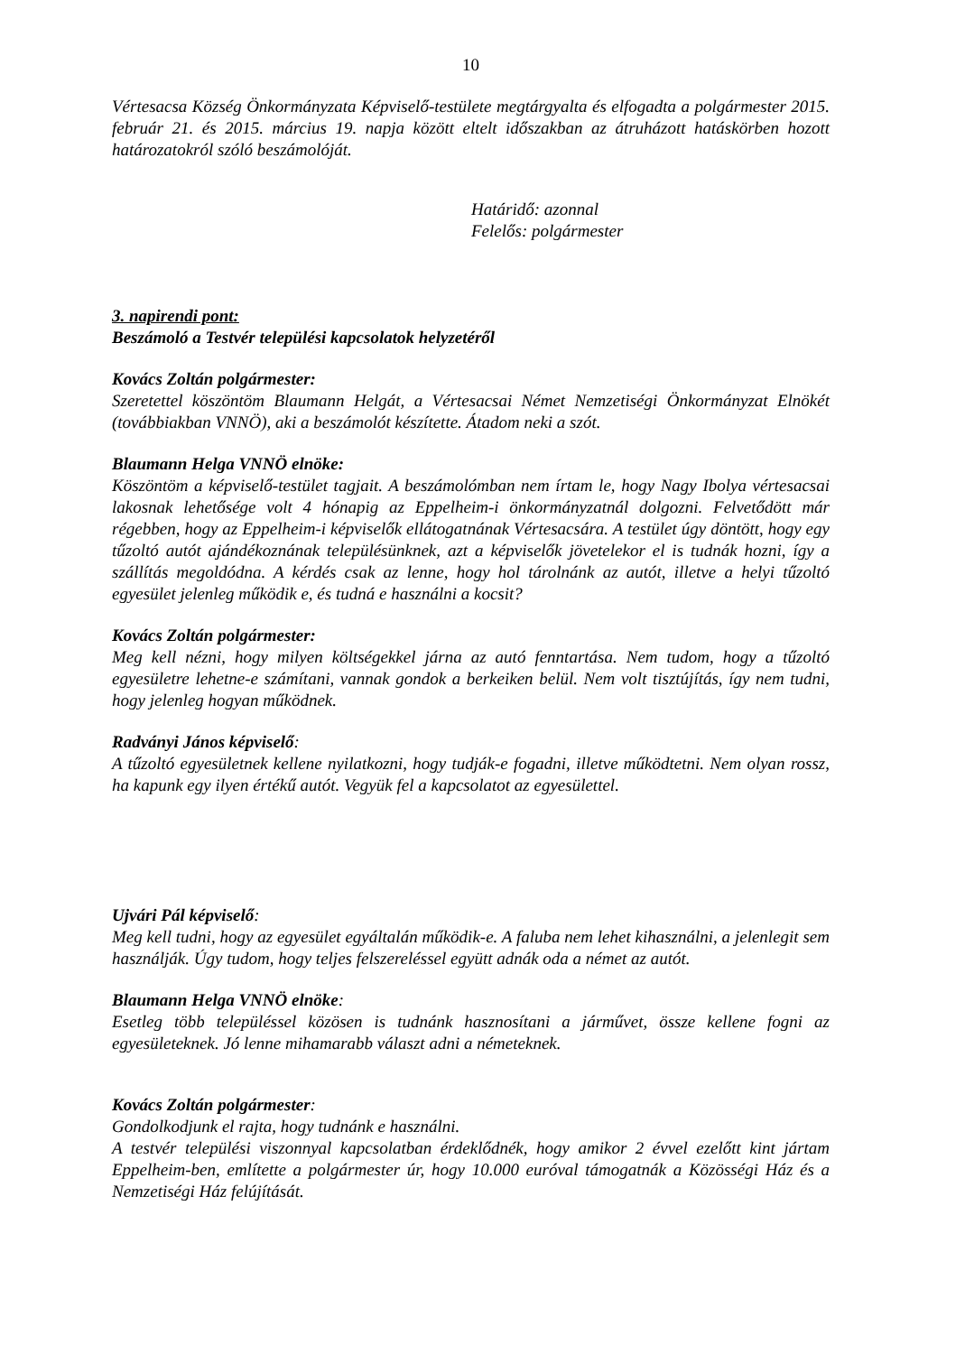10
Vértesacsa Község Önkormányzata Képviselő-testülete megtárgyalta és elfogadta a polgármester 2015. február 21. és 2015. március 19. napja között eltelt időszakban az átruházott hatáskörben hozott határozatokról szóló beszámolóját.
Határidő: azonnal
Felelős: polgármester
3. napirendi pont:
Beszámoló a Testvér települési kapcsolatok helyzetéről
Kovács Zoltán polgármester:
Szeretettel köszöntöm Blaumann Helgát, a Vértesacsai Német Nemzetiségi Önkormányzat Elnökét (továbbiakban VNNÖ), aki a beszámolót készítette. Átadom neki a szót.
Blaumann Helga VNNÖ elnöke:
Köszöntöm a képviselő-testület tagjait. A beszámolómban nem írtam le, hogy Nagy Ibolya vértesacsai lakosnak lehetősége volt 4 hónapig az Eppelheim-i önkormányzatnál dolgozni. Felvetődött már régebben, hogy az Eppelheim-i képviselők ellátogatnának Vértesacsára. A testület úgy döntött, hogy egy tűzoltó autót ajándékoznának településünknek, azt a képviselők jövetelekor el is tudnák hozni, így a szállítás megoldódna. A kérdés csak az lenne, hogy hol tárolnánk az autót, illetve a helyi tűzoltó egyesület jelenleg működik e, és tudná e használni a kocsit?
Kovács Zoltán polgármester:
Meg kell nézni, hogy milyen költségekkel járna az autó fenntartása. Nem tudom, hogy a tűzoltó egyesületre lehetne-e számítani, vannak gondok a berkeiken belül. Nem volt tisztújítás, így nem tudni, hogy jelenleg hogyan működnek.
Radványi János képviselő:
A tűzoltó egyesületnek kellene nyilatkozni, hogy tudják-e fogadni, illetve működtetni. Nem olyan rossz, ha kapunk egy ilyen értékű autót. Vegyük fel a kapcsolatot az egyesülettel.
Ujvári Pál képviselő:
Meg kell tudni, hogy az egyesület egyáltalán működik-e. A faluba nem lehet kihasználni, a jelenlegit sem használják. Úgy tudom, hogy teljes felszereléssel együtt adnák oda a német az autót.
Blaumann Helga VNNÖ elnöke:
Esetleg több településsel közösen is tudnánk hasznosítani a járművet, össze kellene fogni az egyesületeknek. Jó lenne mihamarabb választ adni a németeknek.
Kovács Zoltán polgármester:
Gondolkodjunk el rajta, hogy tudnánk e használni.
A testvér települési viszonnyal kapcsolatban érdeklődnék, hogy amikor 2 évvel ezelőtt kint jártam Eppelheim-ben, említette a polgármester úr, hogy 10.000 euróval támogatnák a Közösségi Ház és a Nemzetiségi Ház felújítását.